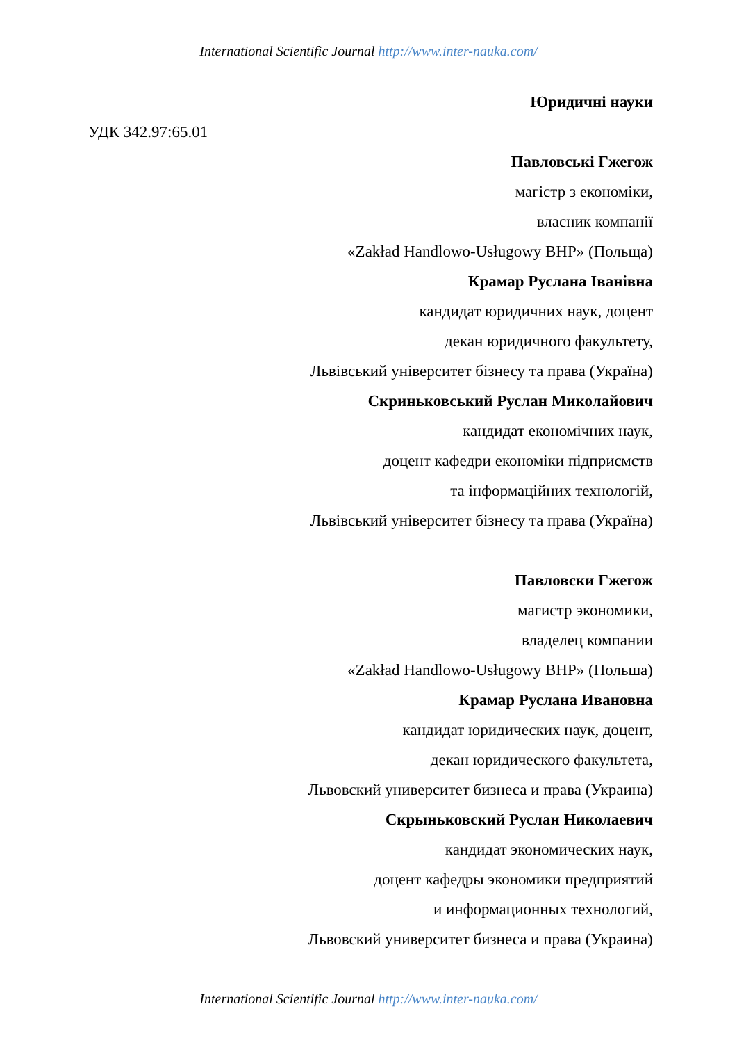International Scientific Journal http://www.inter-nauka.com/
Юридичні науки
УДК 342.97:65.01
Павловські Гжегож
магістр з економіки,
власник компанії
«Zakład Handlowo-Usługowy BHP» (Польща)
Крамар Руслана Іванівна
кандидат юридичних наук, доцент
декан юридичного факультету,
Львівський університет бізнесу та права (Україна)
Скриньковський Руслан Миколайович
кандидат економічних наук,
доцент кафедри економіки підприємств
та інформаційних технологій,
Львівський університет бізнесу та права (Україна)
Павловски Гжегож
магистр экономики,
владелец компании
«Zakład Handlowo-Usługowy BHP» (Польша)
Крамар Руслана Ивановна
кандидат юридических наук, доцент,
декан юридического факультета,
Львовский университет бизнеса и права (Украина)
Скрыньковский Руслан Николаевич
кандидат экономических наук,
доцент кафедры экономики предприятий
и информационных технологий,
Львовский университет бизнеса и права (Украина)
International Scientific Journal http://www.inter-nauka.com/